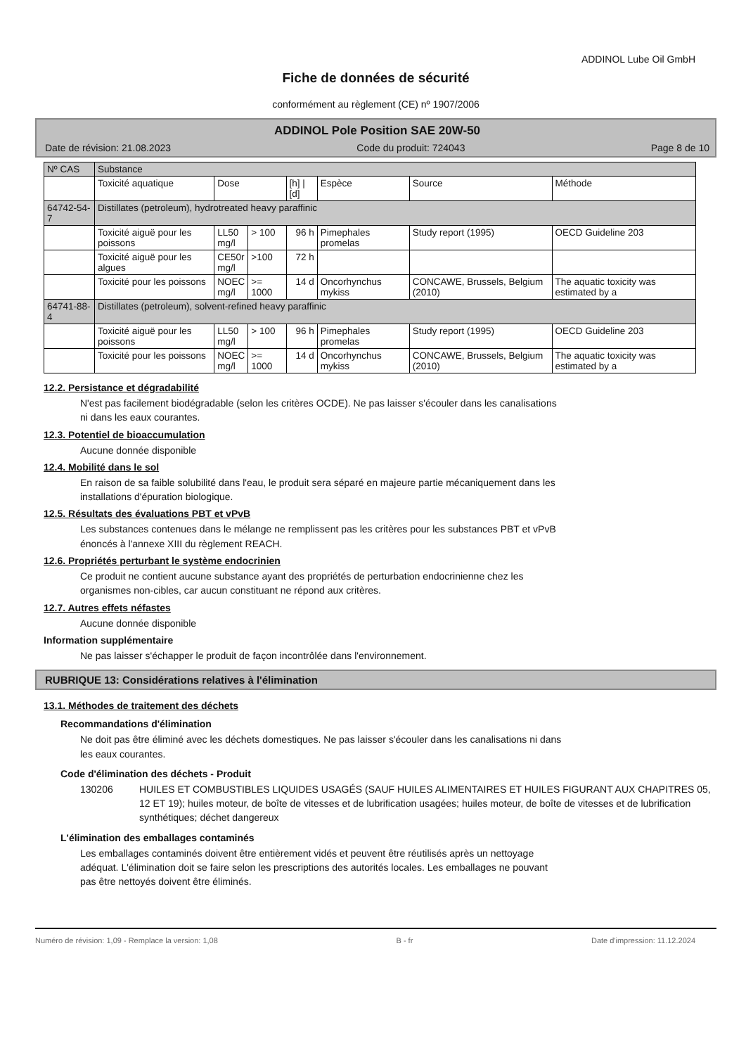ADDINOL Lube Oil GmbH
Fiche de données de sécurité
conformément au règlement (CE) nº 1907/2006
ADDINOL Pole Position SAE 20W-50
Date de révision: 21.08.2023 Code du produit: 724043 Page 8 de 10
| Nº CAS | Substance | | | | | | |
| --- | --- | --- | --- | --- | --- | --- | --- |
| | Toxicité aquatique | Dose | | [h] / [d] | Espèce | Source | Méthode |
| 64742-54-7 | Distillates (petroleum), hydrotreated heavy paraffinic | | | | | | |
| | Toxicité aiguë pour les poissons | LL50 mg/l | > 100 | 96 h | Pimephales promelas | Study report (1995) | OECD Guideline 203 |
| | Toxicité aiguë pour les algues | CE50r mg/l | >100 | 72 h | | | |
| | Toxicité pour les poissons | NOEC mg/l | >= 1000 | 14 d | Oncorhynchus mykiss | CONCAWE, Brussels, Belgium (2010) | The aquatic toxicity was estimated by a |
| 64741-88-4 | Distillates (petroleum), solvent-refined heavy paraffinic | | | | | | |
| | Toxicité aiguë pour les poissons | LL50 mg/l | > 100 | 96 h | Pimephales promelas | Study report (1995) | OECD Guideline 203 |
| | Toxicité pour les poissons | NOEC mg/l | >= 1000 | 14 d | Oncorhynchus mykiss | CONCAWE, Brussels, Belgium (2010) | The aquatic toxicity was estimated by a |
12.2. Persistance et dégradabilité
N'est pas facilement biodégradable (selon les critères OCDE). Ne pas laisser s'écouler dans les canalisations
ni dans les eaux courantes.
12.3. Potentiel de bioaccumulation
Aucune donnée disponible
12.4. Mobilité dans le sol
En raison de sa faible solubilité dans l'eau, le produit sera séparé en majeure partie mécaniquement dans les
installations d'épuration biologique.
12.5. Résultats des évaluations PBT et vPvB
Les substances contenues dans le mélange ne remplissent pas les critères pour les substances PBT et vPvB
énoncés à l'annexe XIII du règlement REACH.
12.6. Propriétés perturbant le système endocrinien
Ce produit ne contient aucune substance ayant des propriétés de perturbation endocrinienne chez les
organismes non-cibles, car aucun constituant ne répond aux critères.
12.7. Autres effets néfastes
Aucune donnée disponible
Information supplémentaire
Ne pas laisser s'échapper le produit de façon incontrôlée dans l'environnement.
RUBRIQUE 13: Considérations relatives à l'élimination
13.1. Méthodes de traitement des déchets
Recommandations d'élimination
Ne doit pas être éliminé avec les déchets domestiques. Ne pas laisser s'écouler dans les canalisations ni dans
les eaux courantes.
Code d'élimination des déchets - Produit
130206 HUILES ET COMBUSTIBLES LIQUIDES USAGÉS (SAUF HUILES ALIMENTAIRES ET HUILES FIGURANT AUX CHAPITRES 05, 12 ET 19); huiles moteur, de boîte de vitesses et de lubrification usagées; huiles moteur, de boîte de vitesses et de lubrification synthétiques; déchet dangereux
L'élimination des emballages contaminés
Les emballages contaminés doivent être entièrement vidés et peuvent être réutilisés après un nettoyage
adéquat. L'élimination doit se faire selon les prescriptions des autorités locales. Les emballages ne pouvant
pas être nettoyés doivent être éliminés.
Numéro de révision: 1,09 - Remplace la version: 1,08 B - fr Date d'impression: 11.12.2024